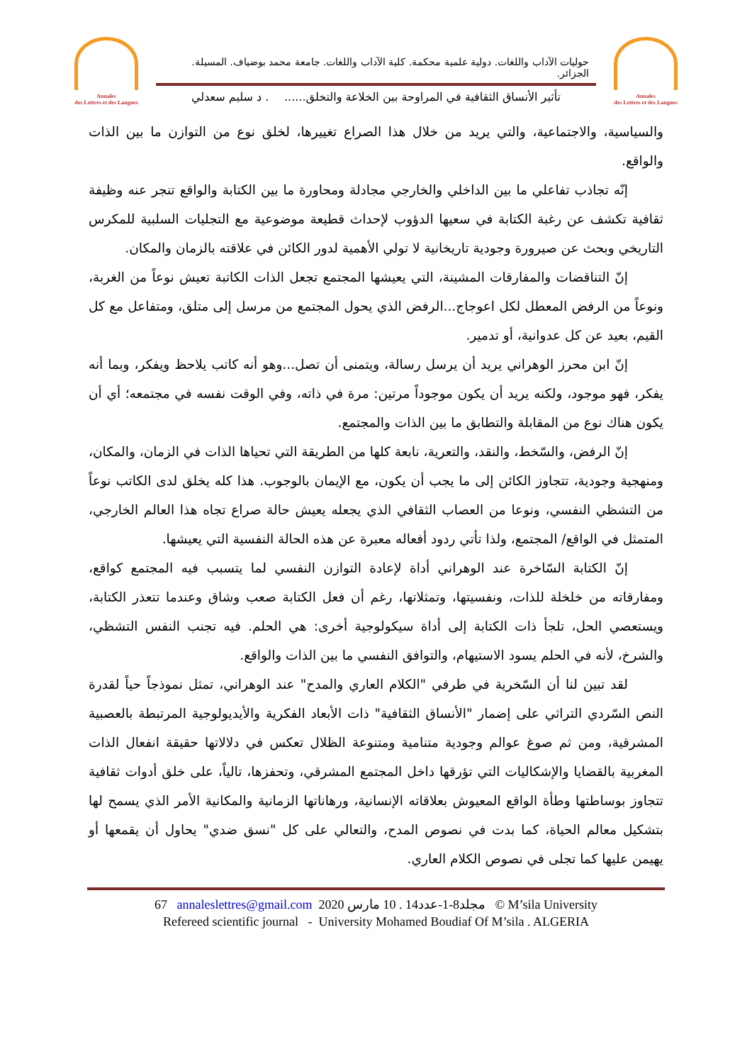Annales
des Lettres et des Langues
حوليات الآداب واللغات. دولية علمية محكمة. كلية الآداب واللغات. جامعة محمد بوضياف. المسيلة. الجزائر.
تأثير الأنساق الثقافية في المراوحة بين الخلاعة والتخلق....... د سليم سعدلي
Annales
des Lettres et des Langues
والسياسية، والاجتماعية، والتي يريد من خلال هذا الصراع تغييرها، لخلق نوع من التوازن ما بين الذات والواقع.
إنّه تجاذب تفاعلي ما بين الداخلي والخارجي مجادلة ومحاورة ما بين الكتابة والواقع تنجر عنه وظيفة ثقافية تكشف عن رغبة الكتابة في سعيها الدؤوب لإحداث قطيعة موضوعية مع التجليات السلبية للمكرس التاريخي وبحث عن صيرورة وجودية تاريخانية لا تولي الأهمية لدور الكائن في علاقته بالزمان والمكان.
إنّ التناقضات والمفارقات المشينة، التي يعيشها المجتمع تجعل الذات الكاتبة تعيش نوعاً من الغربة، ونوعاً من الرفض المعطل لكل اعوجاج...الرفض الذي يحول المجتمع من مرسل إلى متلق، ومتفاعل مع كل القيم، بعيد عن كل عدوانية، أو تدمير.
إنّ ابن محرز الوهراني يريد أن يرسل رسالة، ويتمنى أن تصل...وهو أنه كاتب يلاحظ ويفكر، وبما أنه يفكر، فهو موجود، ولكنه يريد أن يكون موجوداً مرتين: مرة في ذاته، وفي الوقت نفسه في مجتمعه؛ أي أن يكون هناك نوع من المقابلة والتطابق ما بين الذات والمجتمع.
إنّ الرفض، والسّخط، والنقد، والتعرية، نابعة كلها من الطريقة التي تحياها الذات في الزمان، والمكان، ومنهجية وجودية، تتجاوز الكائن إلى ما يجب أن يكون، مع الإيمان بالوجوب. هذا كله يخلق لدى الكاتب نوعاً من التشظي النفسي، ونوعا من العصاب الثقافي الذي يجعله يعيش حالة صراع تجاه هذا العالم الخارجي، المتمثل في الواقع/ المجتمع، ولذا تأتي ردود أفعاله معبرة عن هذه الحالة النفسية التي يعيشها.
إنّ الكتابة السّاخرة عند الوهراني أداة لإعادة التوازن النفسي لما يتسبب فيه المجتمع كواقع، ومفارقاته من خلخلة للذات، ونفسيتها، وتمثلاتها، رغم أن فعل الكتابة صعب وشاق وعندما تتعذر الكتابة، ويستعصي الحل، تلجأ ذات الكتابة إلى أداة سيكولوجية أخرى: هي الحلم. فيه تجنب النفس التشظي، والشرخ، لأنه في الحلم يسود الاستيهام، والتوافق النفسي ما بين الذات والواقع.
لقد تبين لنا أن السّخرية في طرفي "الكلام العاري والمدح" عند الوهراني، تمثل نموذجاً حياً لقدرة النص السّردي التراثي على إضمار "الأنساق الثقافية" ذات الأبعاد الفكرية والأيديولوجية المرتبطة بالعصبية المشرقية، ومن ثم صوغ عوالم وجودية متنامية ومتنوعة الظلال تعكس في دلالاتها حقيقة انفعال الذات المغربية بالقضايا والإشكاليات التي تؤرقها داخل المجتمع المشرقي، وتحفزها، تالياً، على خلق أدوات ثقافية تتجاوز بوساطتها وطأة الواقع المعيوش بعلاقاته الإنسانية، ورهاناتها الزمانية والمكانية الأمر الذي يسمح لها بتشكيل معالم الحياة، كما بدت في نصوص المدح، والتعالي على كل "نسق ضدي" يحاول أن يقمعها أو يهيمن عليها كما تجلى في نصوص الكلام العاري.
67 annaleslettres@gmail.com 2020 مجلد8-1-عدد14 . 10 مارس © M’sila University
Refereed scientific journal - University Mohamed Boudiaf Of M’sila . ALGERIA